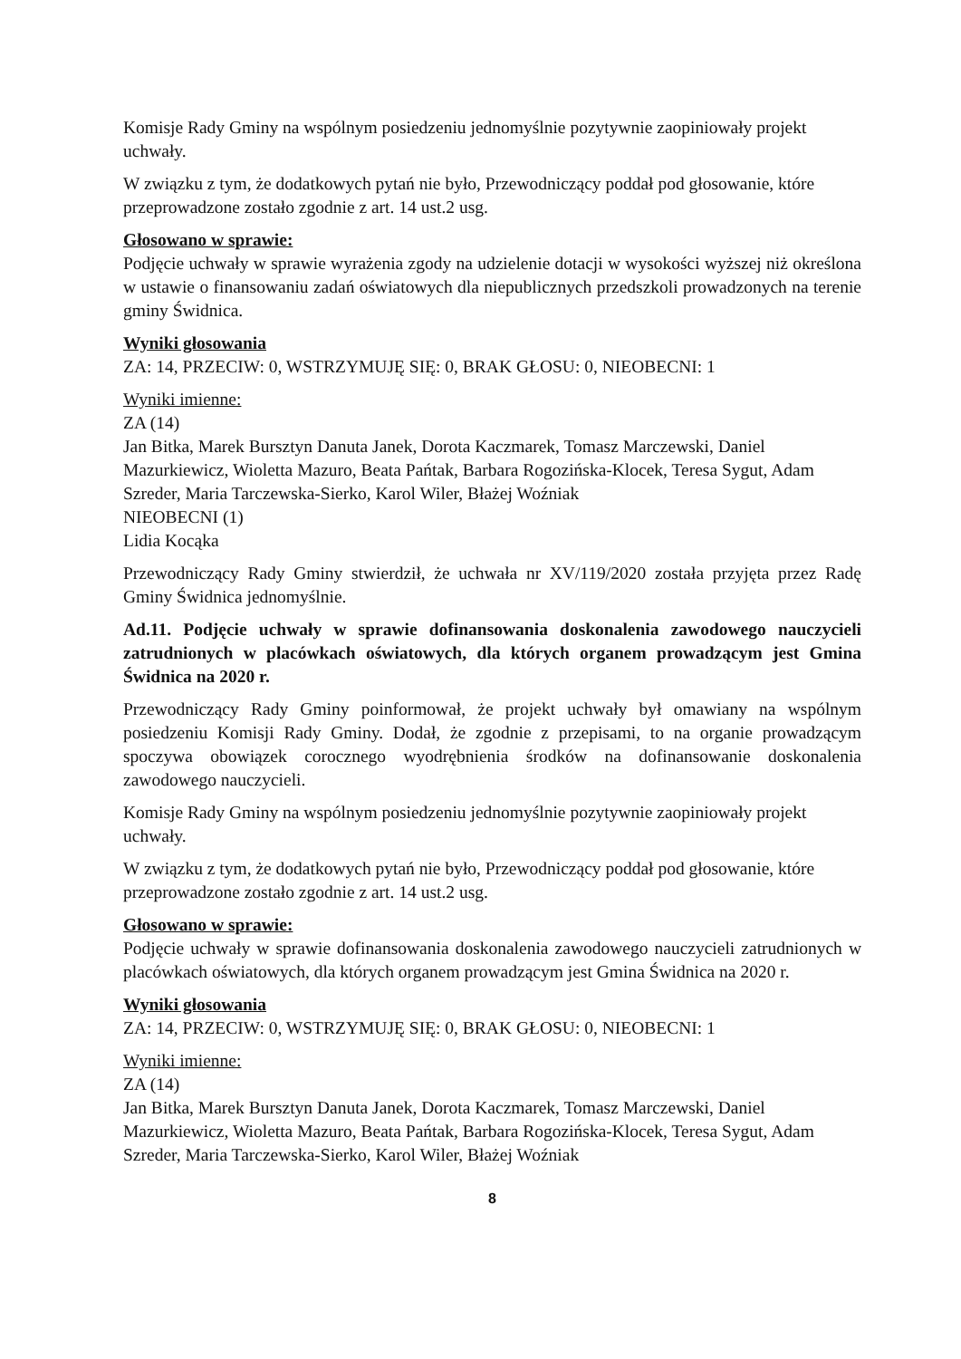Komisje Rady Gminy na wspólnym posiedzeniu jednomyślnie pozytywnie zaopiniowały projekt uchwały.
W związku z tym, że dodatkowych pytań nie było, Przewodniczący poddał pod głosowanie, które przeprowadzone zostało zgodnie z art. 14 ust.2 usg.
Głosowano w sprawie:
Podjęcie uchwały w sprawie wyrażenia zgody na udzielenie dotacji w wysokości wyższej niż określona w ustawie o finansowaniu zadań oświatowych dla niepublicznych przedszkoli prowadzonych na terenie gminy Świdnica.
Wyniki głosowania
ZA: 14, PRZECIW: 0, WSTRZYMUJĘ SIĘ: 0, BRAK GŁOSU: 0, NIEOBECNI: 1
Wyniki imienne:
ZA (14)
Jan Bitka, Marek Bursztyn Danuta Janek, Dorota Kaczmarek, Tomasz Marczewski, Daniel Mazurkiewicz, Wioletta Mazuro, Beata Pańtak, Barbara Rogozińska-Klocek, Teresa Sygut, Adam Szreder, Maria Tarczewska-Sierko, Karol Wiler, Błażej Woźniak
NIEOBECNI (1)
Lidia Kocąka
Przewodniczący Rady Gminy stwierdził, że uchwała nr XV/119/2020 została przyjęta przez Radę Gminy Świdnica jednomyślnie.
Ad.11. Podjęcie uchwały w sprawie dofinansowania doskonalenia zawodowego nauczycieli zatrudnionych w placówkach oświatowych, dla których organem prowadzącym jest Gmina Świdnica na 2020 r.
Przewodniczący Rady Gminy poinformował, że projekt uchwały był omawiany na wspólnym posiedzeniu Komisji Rady Gminy. Dodał, że zgodnie z przepisami, to na organie prowadzącym spoczywa obowiązek corocznego wyodrębnienia środków na dofinansowanie doskonalenia zawodowego nauczycieli.
Komisje Rady Gminy na wspólnym posiedzeniu jednomyślnie pozytywnie zaopiniowały projekt uchwały.
W związku z tym, że dodatkowych pytań nie było, Przewodniczący poddał pod głosowanie, które przeprowadzone zostało zgodnie z art. 14 ust.2 usg.
Głosowano w sprawie:
Podjęcie uchwały w sprawie dofinansowania doskonalenia zawodowego nauczycieli zatrudnionych w placówkach oświatowych, dla których organem prowadzącym jest Gmina Świdnica na 2020 r.
Wyniki głosowania
ZA: 14, PRZECIW: 0, WSTRZYMUJĘ SIĘ: 0, BRAK GŁOSU: 0, NIEOBECNI: 1
Wyniki imienne:
ZA (14)
Jan Bitka, Marek Bursztyn Danuta Janek, Dorota Kaczmarek, Tomasz Marczewski, Daniel Mazurkiewicz, Wioletta Mazuro, Beata Pańtak, Barbara Rogozińska-Klocek, Teresa Sygut, Adam Szreder, Maria Tarczewska-Sierko, Karol Wiler, Błażej Woźniak
8